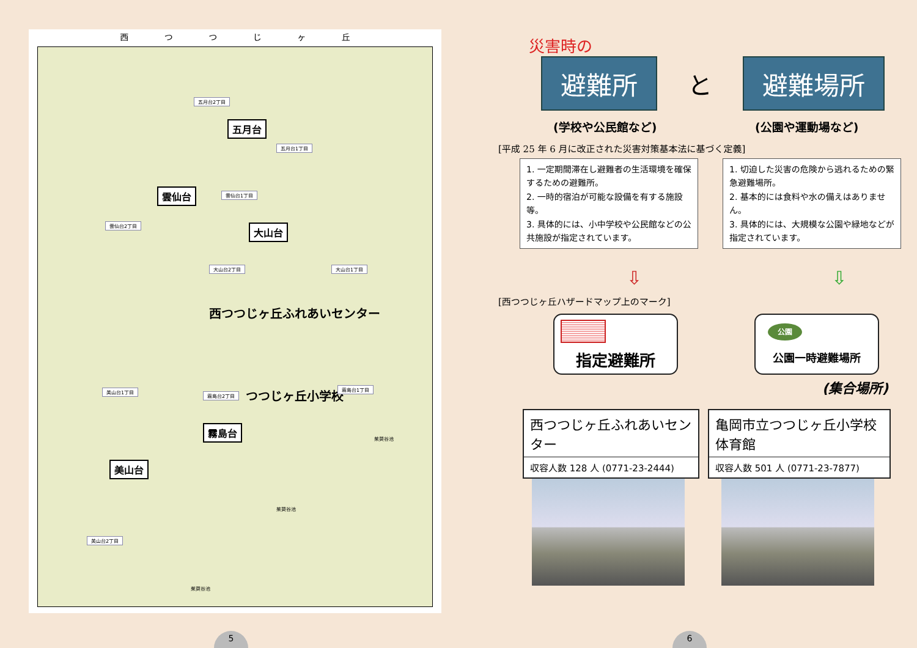西 つ つ じ ヶ 丘
五月台2丁目
五月台
五月台1丁目
雲仙台 雲仙台1丁目
雲仙台2丁目 大山台
大山台2丁目 大山台1丁目
西つつじヶ丘ふれあいセンター
美山台1丁目
霧島台2丁目 つつじヶ丘小学校 霧島台1丁目
霧島台
美山台
美山台2丁目
茱萸谷池
茱萸谷池
茱萸谷池
5
災害時の
避難所
と
避難場所
(学校や公民館など) (公園や運動場など)
[平成 25 年 6 月に改正された災害対策基本法に基づく定義]
1. 一定期間滞在し避難者の生活環境を確保するための避難所。
2. 一時的宿泊が可能な設備を有する施設等。
3. 具体的には、小中学校や公民館などの公共施設が指定されています。
1. 切迫した災害の危険から逃れるための緊急避難場所。
2. 基本的には食料や水の備えはありません。
3. 具体的には、大規模な公園や緑地などが指定されています。
⇩ ⇩
[西つつじヶ丘ハザードマップ上のマーク]
指定避難所
公園
公園一時避難場所
(集合場所)
西つつじヶ丘ふれあいセンター
収容人数 128 人 (0771-23-2444)
亀岡市立つつじヶ丘小学校体育館
収容人数 501 人 (0771-23-7877)
6